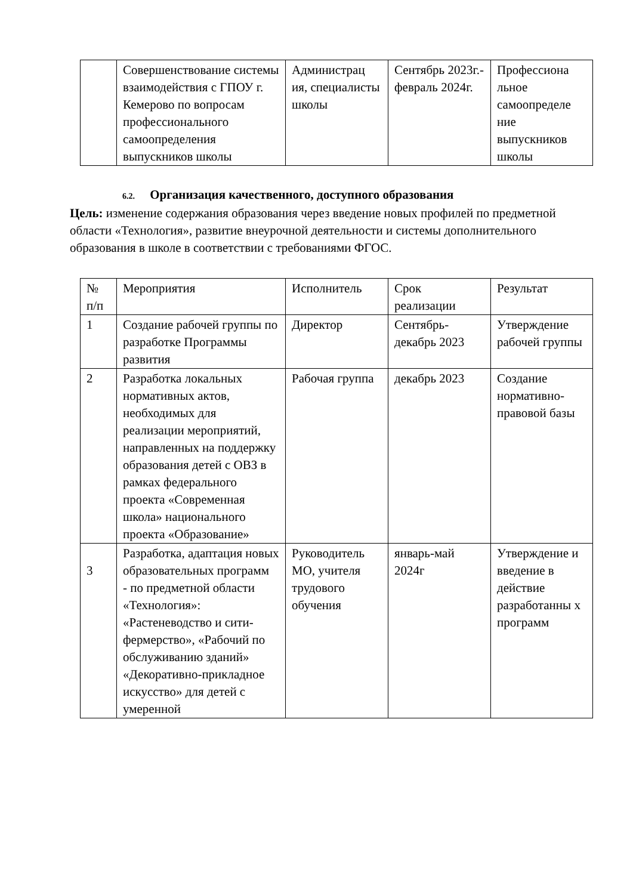| | Совершенствование системы взаимодействия с ГПОУ г. Кемерово по вопросам профессионального самоопределения выпускников школы | Администрац ия, специалисты школы | Сентябрь 2023г.-февраль 2024г. | Профессиона льное самоопределе ние выпускников школы |
6.2. Организация качественного, доступного образования
Цель: изменение содержания образования через введение новых профилей по предметной области «Технология», развитие внеурочной деятельности и системы дополнительного образования в школе в соответствии с требованиями ФГОС.
| № п/п | Мероприятия | Исполнитель | Срок реализации | Результат |
| 1 | Создание рабочей группы по разработке Программы развития | Директор | Сентябрь-декабрь 2023 | Утверждение рабочей группы |
| 2 | Разработка локальных нормативных актов, необходимых для реализации мероприятий, направленных на поддержку образования детей с ОВЗ в рамках федерального проекта «Современная школа» национального проекта «Образование» | Рабочая группа | декабрь 2023 | Создание нормативно-правовой базы |
| 3 | Разработка, адаптация новых образовательных программ - по предметной области «Технология»: «Растеневодство и сити-фермерство», «Рабочий по обслуживанию зданий» «Декоративно-прикладное искусство» для детей с умеренной | Руководитель МО, учителя трудового обучения | январь-май 2024г | Утверждение и введение в действие разработанны х программ |